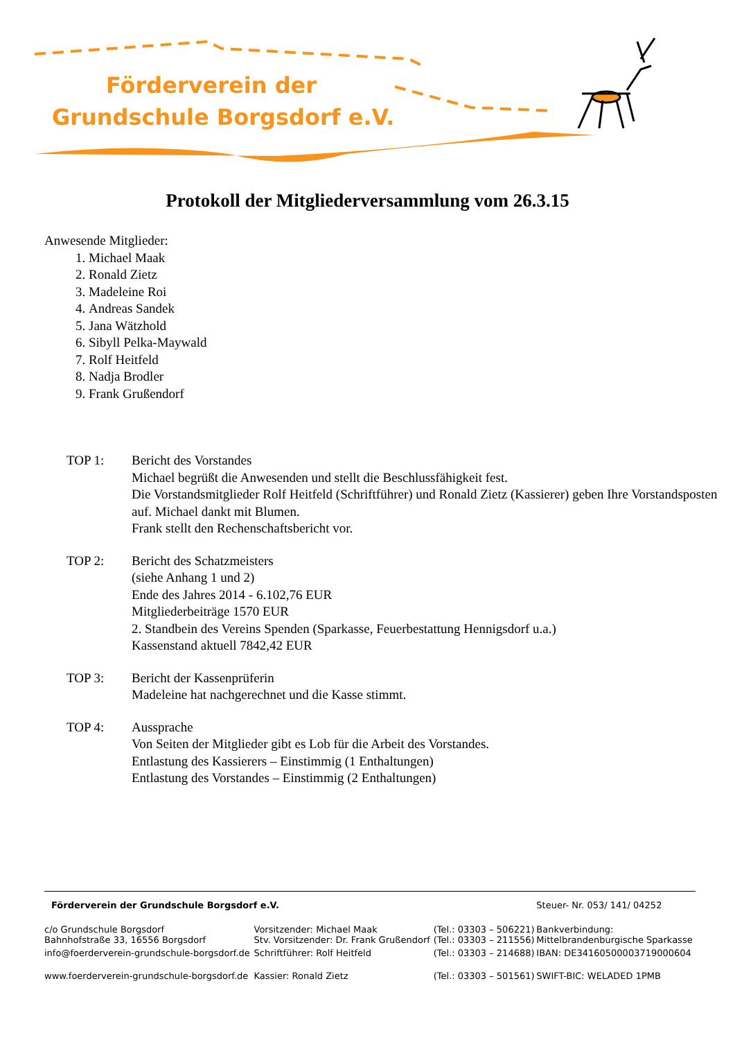Förderverein der
Grundschule Borgsdorf e.V.
Protokoll der Mitgliederversammlung vom 26.3.15
Anwesende Mitglieder:
1. Michael Maak
2. Ronald Zietz
3. Madeleine Roi
4. Andreas Sandek
5. Jana Wätzhold
6. Sibyll Pelka-Maywald
7. Rolf Heitfeld
8. Nadja Brodler
9. Frank Grußendorf
TOP 1: Bericht des Vorstandes
Michael begrüßt die Anwesenden und stellt die Beschlussfähigkeit fest.
Die Vorstandsmitglieder Rolf Heitfeld (Schriftführer) und Ronald Zietz (Kassierer) geben Ihre Vorstandsposten auf. Michael dankt mit Blumen.
Frank stellt den Rechenschaftsbericht vor.
TOP 2: Bericht des Schatzmeisters
(siehe Anhang 1 und 2)
Ende des Jahres 2014 - 6.102,76 EUR
Mitgliederbeiträge 1570 EUR
2. Standbein des Vereins Spenden (Sparkasse, Feuerbestattung Hennigsdorf u.a.)
Kassenstand aktuell 7842,42 EUR
TOP 3: Bericht der Kassenprüferin
Madeleine hat nachgerechnet und die Kasse stimmt.
TOP 4: Aussprache
Von Seiten der Mitglieder gibt es Lob für die Arbeit des Vorstandes.
Entlastung des Kassierers – Einstimmig (1 Enthaltungen)
Entlastung des Vorstandes – Einstimmig (2 Enthaltungen)
| Förderverein der Grundschule Borgsdorf e.V. | | | Steuer- Nr. 053/ 141/ 04252 |
| c/o Grundschule Borgsdorf Bahnhofstraße 33, 16556 Borgsdorf | Vorsitzender: Michael Maak Stv. Vorsitzender: Dr. Frank Grußendorf | (Tel.: 03303 – 506221) (Tel.: 03303 – 211556) | Bankverbindung: Mittelbrandenburgische Sparkasse |
| info@foerderverein-grundschule-borgsdorf.de | Schriftführer: Rolf Heitfeld | (Tel.: 03303 – 214688) | IBAN: DE34160500003719000604 |
| www.foerderverein-grundschule-borgsdorf.de | Kassier: Ronald Zietz | (Tel.: 03303 – 501561) | SWIFT-BIC: WELADED 1PMB |